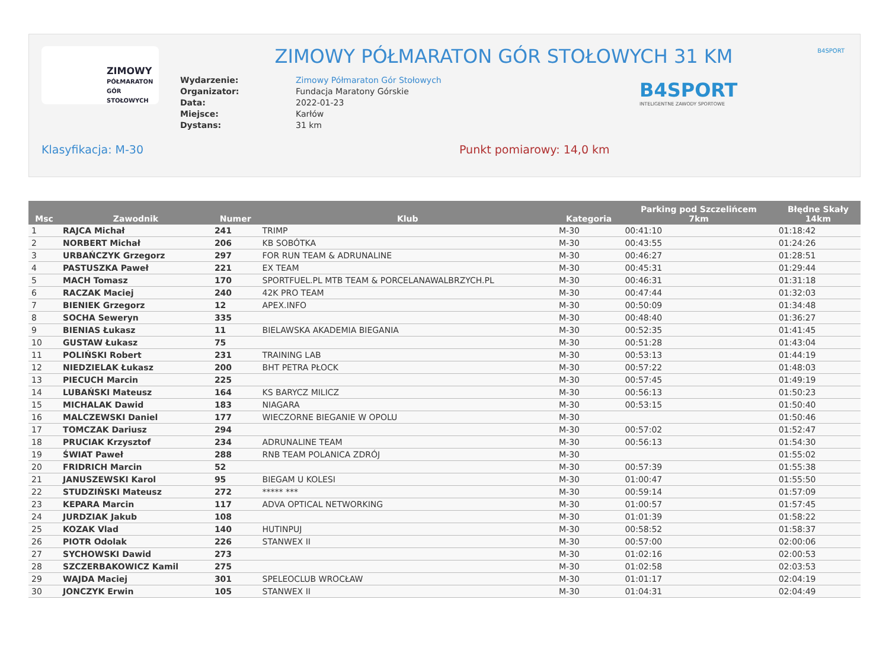ZIMOWY
PÓŁMARATON
GÓR STOŁOWYCH
B4SPORT
ZIMOWY PÓŁMARATON GÓR STOŁOWYCH 31 KM
B4SPORT
INTELIGENTNE ZAWODY SPORTOWE
| Wydarzenie: | Zimowy Półmaraton Gór Stołowych |
| Organizator: | Fundacja Maratony Górskie |
| Data: | 2022-01-23 |
| Miejsce: | Karłów |
| Dystans: | 31 km |
Klasyfikacja: M-30 Punkt pomiarowy: 14,0 km
| Msc | Zawodnik | Numer | Klub | Kategoria | Parking pod Szczelińcem 7km | Błędne Skały 14km |
| --- | --- | --- | --- | --- | --- | --- |
| 1 | RAJCA Michał | 241 | TRIMP | M-30 | 00:41:10 | 01:18:42 |
| 2 | NORBERT Michał | 206 | KB SOBÓTKA | M-30 | 00:43:55 | 01:24:26 |
| 3 | URBAŃCZYK Grzegorz | 297 | FOR RUN TEAM & ADRUNALINE | M-30 | 00:46:27 | 01:28:51 |
| 4 | PASTUSZKA Paweł | 221 | EX TEAM | M-30 | 00:45:31 | 01:29:44 |
| 5 | MACH Tomasz | 170 | SPORTFUEL.PL MTB TEAM & PORCELANAWALBRZYCH.PL | M-30 | 00:46:31 | 01:31:18 |
| 6 | RACZAK Maciej | 240 | 42K PRO TEAM | M-30 | 00:47:44 | 01:32:03 |
| 7 | BIENIEK Grzegorz | 12 | APEX.INFO | M-30 | 00:50:09 | 01:34:48 |
| 8 | SOCHA Seweryn | 335 | | M-30 | 00:48:40 | 01:36:27 |
| 9 | BIENIAS Łukasz | 11 | BIELAWSKA AKADEMIA BIEGANIA | M-30 | 00:52:35 | 01:41:45 |
| 10 | GUSTAW Łukasz | 75 | | M-30 | 00:51:28 | 01:43:04 |
| 11 | POLIŃSKI Robert | 231 | TRAINING LAB | M-30 | 00:53:13 | 01:44:19 |
| 12 | NIEDZIELAK Łukasz | 200 | BHT PETRA PŁOCK | M-30 | 00:57:22 | 01:48:03 |
| 13 | PIECUCH Marcin | 225 | | M-30 | 00:57:45 | 01:49:19 |
| 14 | LUBAŃSKI Mateusz | 164 | KS BARYCZ MILICZ | M-30 | 00:56:13 | 01:50:23 |
| 15 | MICHALAK Dawid | 183 | NIAGARA | M-30 | 00:53:15 | 01:50:40 |
| 16 | MALCZEWSKI Daniel | 177 | WIECZORNE BIEGANIE W OPOLU | M-30 | | 01:50:46 |
| 17 | TOMCZAK Dariusz | 294 | | M-30 | 00:57:02 | 01:52:47 |
| 18 | PRUCIAK Krzysztof | 234 | ADRUNALINE TEAM | M-30 | 00:56:13 | 01:54:30 |
| 19 | ŚWIAT Paweł | 288 | RNB TEAM POLANICA ZDRÓJ | M-30 | | 01:55:02 |
| 20 | FRIDRICH Marcin | 52 | | M-30 | 00:57:39 | 01:55:38 |
| 21 | JANUSZEWSKI Karol | 95 | BIEGAM U KOLESI | M-30 | 01:00:47 | 01:55:50 |
| 22 | STUDZIŃSKI Mateusz | 272 | ***** *** | M-30 | 00:59:14 | 01:57:09 |
| 23 | KEPARA Marcin | 117 | ADVA OPTICAL NETWORKING | M-30 | 01:00:57 | 01:57:45 |
| 24 | JURDZIAK Jakub | 108 | | M-30 | 01:01:39 | 01:58:22 |
| 25 | KOZAK Vlad | 140 | HUTINPUJ | M-30 | 00:58:52 | 01:58:37 |
| 26 | PIOTR Odolak | 226 | STANWEX II | M-30 | 00:57:00 | 02:00:06 |
| 27 | SYCHOWSKI Dawid | 273 | | M-30 | 01:02:16 | 02:00:53 |
| 28 | SZCZERBAKOWICZ Kamil | 275 | | M-30 | 01:02:58 | 02:03:53 |
| 29 | WAJDA Maciej | 301 | SPELEOCLUB WROCŁAW | M-30 | 01:01:17 | 02:04:19 |
| 30 | JONCZYK Erwin | 105 | STANWEX II | M-30 | 01:04:31 | 02:04:49 |